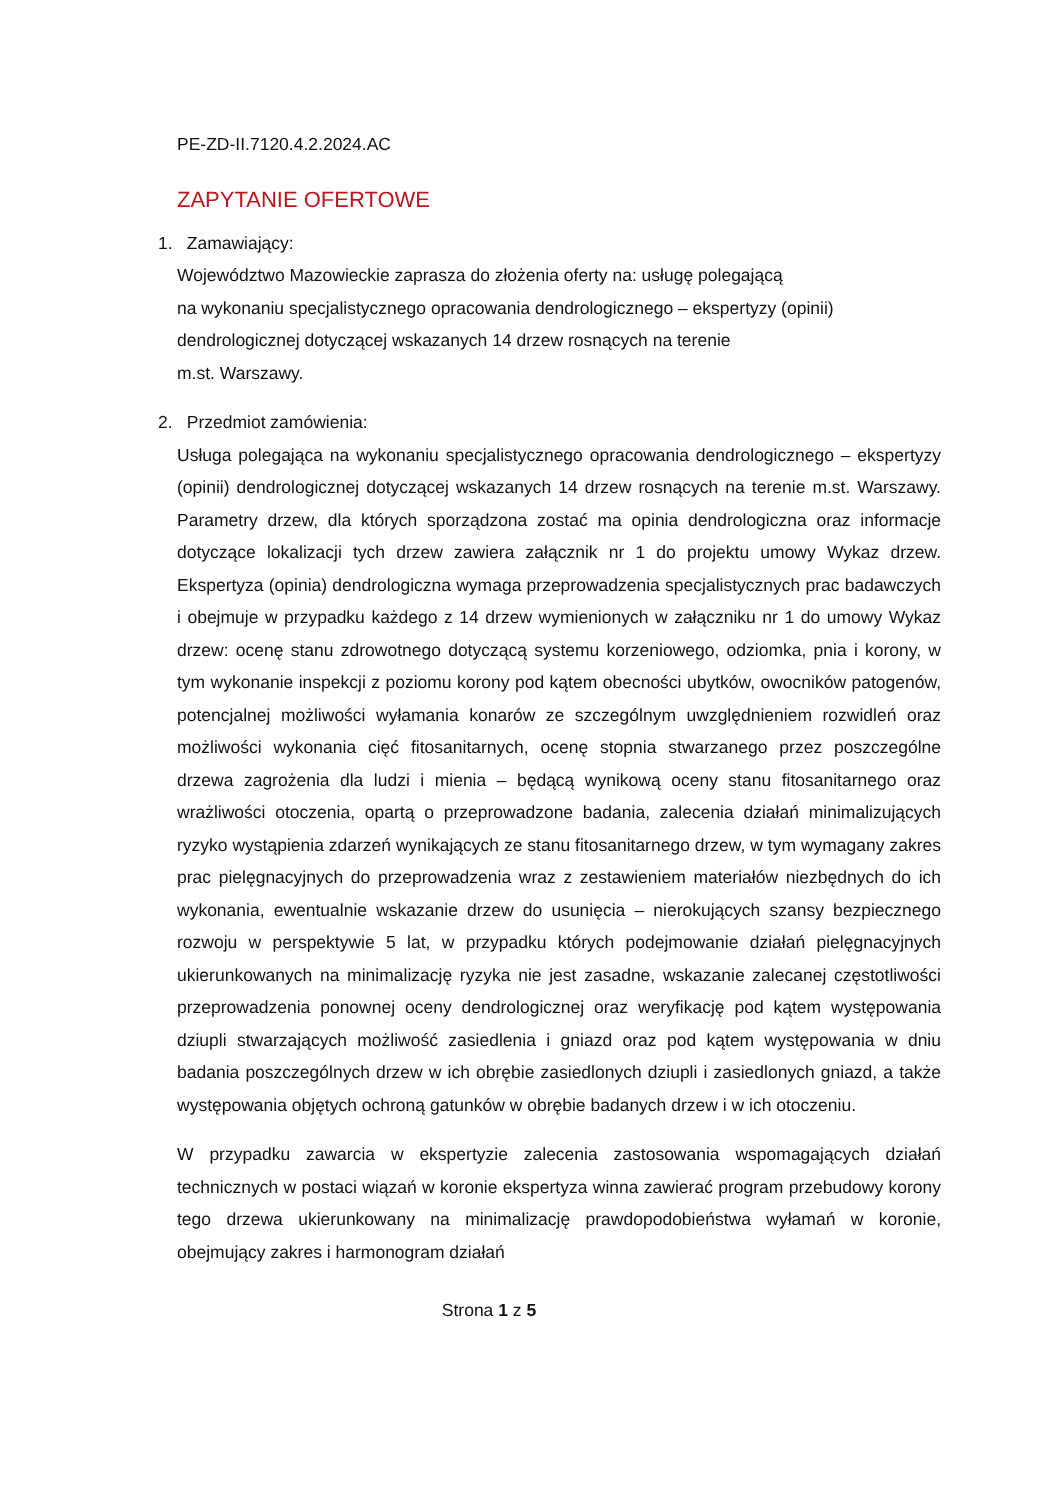PE-ZD-II.7120.4.2.2024.AC
ZAPYTANIE OFERTOWE
1. Zamawiający:
Województwo Mazowieckie zaprasza do złożenia oferty na: usługę polegającą
na wykonaniu specjalistycznego opracowania dendrologicznego – ekspertyzy (opinii)
dendrologicznej dotyczącej wskazanych 14 drzew rosnących na terenie
m.st. Warszawy.
2. Przedmiot zamówienia:
Usługa polegająca na wykonaniu specjalistycznego opracowania dendrologicznego – ekspertyzy (opinii) dendrologicznej dotyczącej wskazanych 14 drzew rosnących na terenie m.st. Warszawy. Parametry drzew, dla których sporządzona zostać ma opinia dendrologiczna oraz informacje dotyczące lokalizacji tych drzew zawiera załącznik nr 1 do projektu umowy Wykaz drzew. Ekspertyza (opinia) dendrologiczna wymaga przeprowadzenia specjalistycznych prac badawczych i obejmuje w przypadku każdego z 14 drzew wymienionych w załączniku nr 1 do umowy Wykaz drzew: ocenę stanu zdrowotnego dotyczącą systemu korzeniowego, odziomka, pnia i korony, w tym wykonanie inspekcji z poziomu korony pod kątem obecności ubytków, owocników patogenów, potencjalnej możliwości wyłamania konarów ze szczególnym uwzględnieniem rozwidleń oraz możliwości wykonania cięć fitosanitarnych, ocenę stopnia stwarzanego przez poszczególne drzewa zagrożenia dla ludzi i mienia – będącą wynikową oceny stanu fitosanitarnego oraz wrażliwości otoczenia, opartą o przeprowadzone badania, zalecenia działań minimalizujących ryzyko wystąpienia zdarzeń wynikających ze stanu fitosanitarnego drzew, w tym wymagany zakres prac pielęgnacyjnych do przeprowadzenia wraz z zestawieniem materiałów niezbędnych do ich wykonania, ewentualnie wskazanie drzew do usunięcia – nierokujących szansy bezpiecznego rozwoju w perspektywie 5 lat, w przypadku których podejmowanie działań pielęgnacyjnych ukierunkowanych na minimalizację ryzyka nie jest zasadne, wskazanie zalecanej częstotliwości przeprowadzenia ponownej oceny dendrologicznej oraz weryfikację pod kątem występowania dziupli stwarzających możliwość zasiedlenia i gniazd oraz pod kątem występowania w dniu badania poszczególnych drzew w ich obrębie zasiedlonych dziupli i zasiedlonych gniazd, a także występowania objętych ochroną gatunków w obrębie badanych drzew i w ich otoczeniu.
W przypadku zawarcia w ekspertyzie zalecenia zastosowania wspomagających działań technicznych w postaci wiązań w koronie ekspertyza winna zawierać program przebudowy korony tego drzewa ukierunkowany na minimalizację prawdopodobieństwa wyłamań w koronie, obejmujący zakres i harmonogram działań
Strona 1 z 5